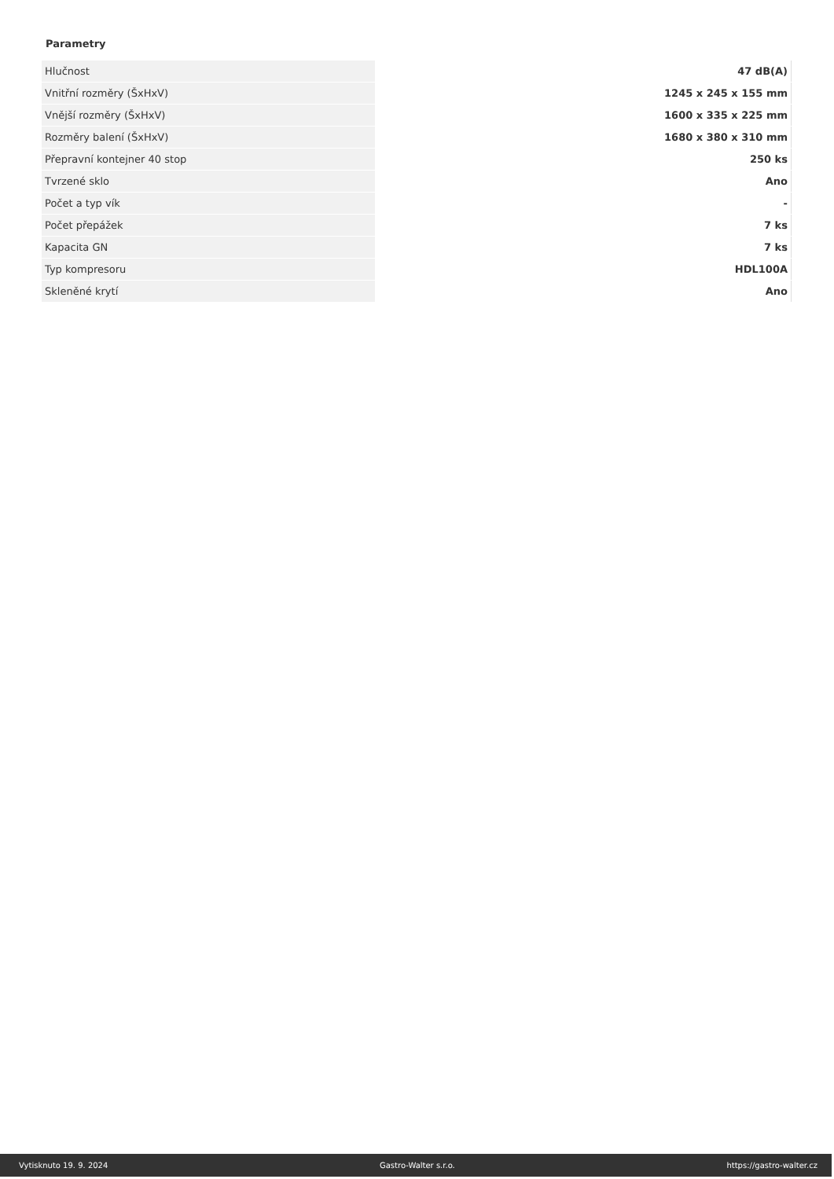Parametry
| Hlučnost | 47 dB(A) |
| Vnitřní rozměry (ŠxHxV) | 1245 x 245 x 155 mm |
| Vnější rozměry (ŠxHxV) | 1600 x 335 x 225 mm |
| Rozměry balení (ŠxHxV) | 1680 x 380 x 310 mm |
| Přepravní kontejner 40 stop | 250 ks |
| Tvrzené sklo | Ano |
| Počet a typ vík | - |
| Počet přepážek | 7 ks |
| Kapacita GN | 7 ks |
| Typ kompresoru | HDL100A |
| Skleněné krytí | Ano |
Vytisknuto 19. 9. 2024 Gastro-Walter s.r.o. https://gastro-walter.cz